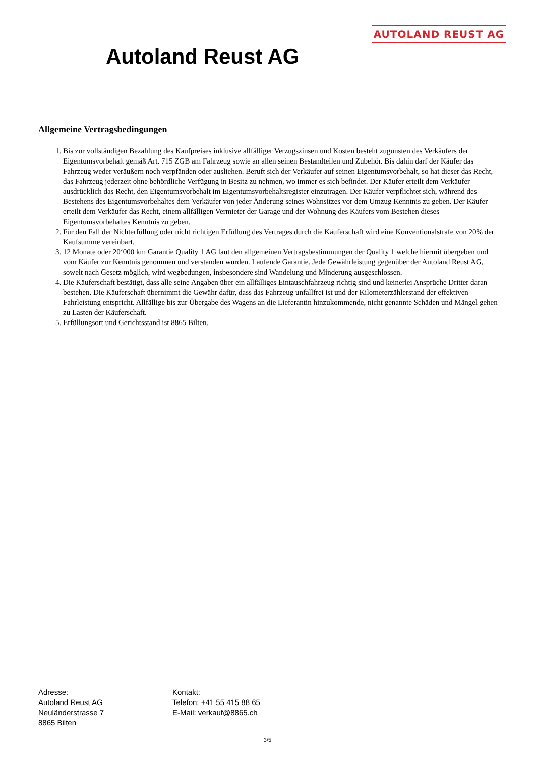AUTOLAND REUST AG
Autoland Reust AG
Allgemeine Vertragsbedingungen
1. Bis zur vollständigen Bezahlung des Kaufpreises inklusive allfälliger Verzugszinsen und Kosten besteht zugunsten des Verkäufers der Eigentumsvorbehalt gemäß Art. 715 ZGB am Fahrzeug sowie an allen seinen Bestandteilen und Zubehör. Bis dahin darf der Käufer das Fahrzeug weder veräußern noch verpfänden oder ausliehen. Beruft sich der Verkäufer auf seinen Eigentumsvorbehalt, so hat dieser das Recht, das Fahrzeug jederzeit ohne behördliche Verfügung in Besitz zu nehmen, wo immer es sich befindet. Der Käufer erteilt dem Verkäufer ausdrücklich das Recht, den Eigentumsvorbehalt im Eigentumsvorbehaltsregister einzutragen. Der Käufer verpflichtet sich, während des Bestehens des Eigentumsvorbehaltes dem Verkäufer von jeder Änderung seines Wohnsitzes vor dem Umzug Kenntnis zu geben. Der Käufer erteilt dem Verkäufer das Recht, einem allfälligen Vermieter der Garage und der Wohnung des Käufers vom Bestehen dieses Eigentumsvorbehaltes Kenntnis zu geben.
2. Für den Fall der Nichterfüllung oder nicht richtigen Erfüllung des Vertrages durch die Käuferschaft wird eine Konventionalstrafe von 20% der Kaufsumme vereinbart.
3. 12 Monate oder 20‘000 km Garantie Quality 1 AG laut den allgemeinen Vertragsbestimmungen der Quality 1 welche hiermit übergeben und vom Käufer zur Kenntnis genommen und verstanden wurden. Laufende Garantie. Jede Gewährleistung gegenüber der Autoland Reust AG, soweit nach Gesetz möglich, wird wegbedungen, insbesondere sind Wandelung und Minderung ausgeschlossen.
4. Die Käuferschaft bestätigt, dass alle seine Angaben über ein allfälliges Eintauschfahrzeug richtig sind und keinerlei Ansprüche Dritter daran bestehen. Die Käuferschaft übernimmt die Gewähr dafür, dass das Fahrzeug unfallfrei ist und der Kilometerzählerstand der effektiven Fahrleistung entspricht. Allfällige bis zur Übergabe des Wagens an die Lieferantin hinzukommende, nicht genannte Schäden und Mängel gehen zu Lasten der Käuferschaft.
5. Erfüllungsort und Gerichtsstand ist 8865 Bilten.
Adresse:
Autoland Reust AG
Neuländerstrasse 7
8865 Bilten
Kontakt:
Telefon: +41 55 415 88 65
E-Mail: verkauf@8865.ch
3/5